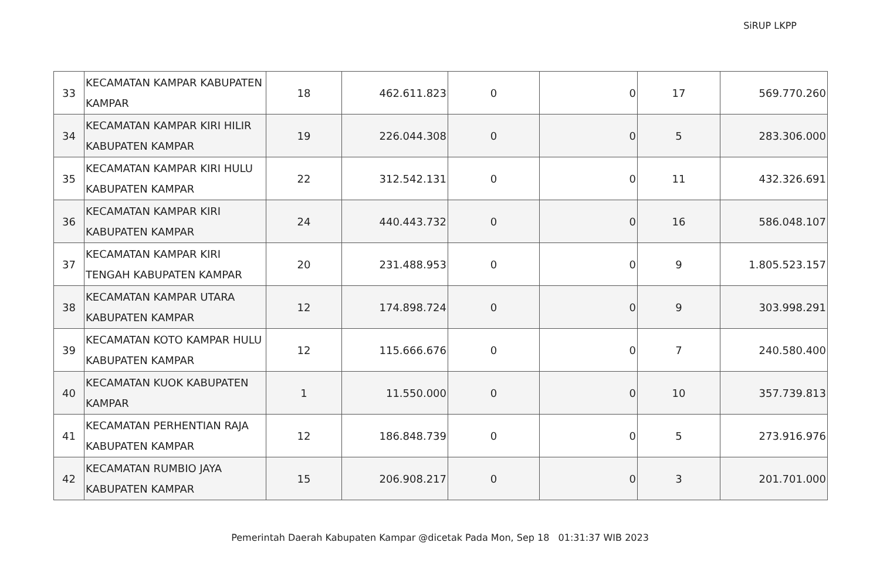SiRUP LKPP
| 33 | KECAMATAN KAMPAR KABUPATEN KAMPAR | 18 | 462.611.823 | 0 | 0 | 17 | 569.770.260 |
| 34 | KECAMATAN KAMPAR KIRI HILIR KABUPATEN KAMPAR | 19 | 226.044.308 | 0 | 0 | 5 | 283.306.000 |
| 35 | KECAMATAN KAMPAR KIRI HULU KABUPATEN KAMPAR | 22 | 312.542.131 | 0 | 0 | 11 | 432.326.691 |
| 36 | KECAMATAN KAMPAR KIRI KABUPATEN KAMPAR | 24 | 440.443.732 | 0 | 0 | 16 | 586.048.107 |
| 37 | KECAMATAN KAMPAR KIRI TENGAH KABUPATEN KAMPAR | 20 | 231.488.953 | 0 | 0 | 9 | 1.805.523.157 |
| 38 | KECAMATAN KAMPAR UTARA KABUPATEN KAMPAR | 12 | 174.898.724 | 0 | 0 | 9 | 303.998.291 |
| 39 | KECAMATAN KOTO KAMPAR HULU KABUPATEN KAMPAR | 12 | 115.666.676 | 0 | 0 | 7 | 240.580.400 |
| 40 | KECAMATAN KUOK KABUPATEN KAMPAR | 1 | 11.550.000 | 0 | 0 | 10 | 357.739.813 |
| 41 | KECAMATAN PERHENTIAN RAJA KABUPATEN KAMPAR | 12 | 186.848.739 | 0 | 0 | 5 | 273.916.976 |
| 42 | KECAMATAN RUMBIO JAYA KABUPATEN KAMPAR | 15 | 206.908.217 | 0 | 0 | 3 | 201.701.000 |
Pemerintah Daerah Kabupaten Kampar @dicetak Pada Mon, Sep 18 01:31:37 WIB 2023